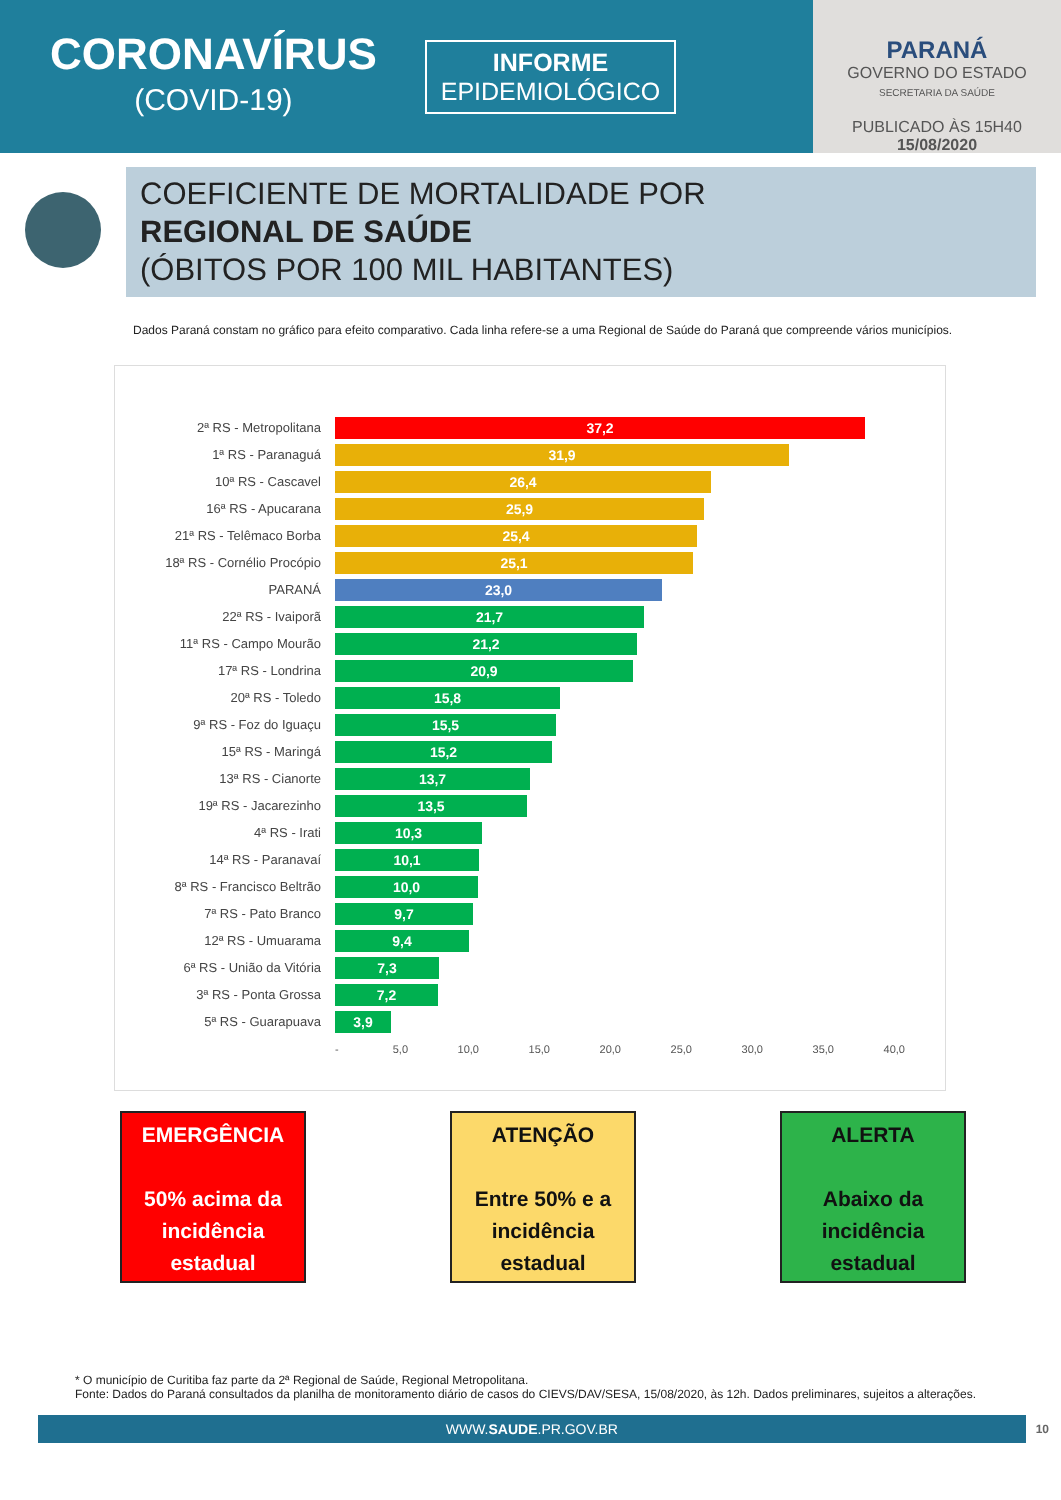CORONAVÍRUS
(COVID-19)
INFORME
EPIDEMIOLÓGICO
PARANÁ
GOVERNO DO ESTADO
SECRETARIA DA SAÚDE
PUBLICADO ÀS 15H40
15/08/2020
COEFICIENTE DE MORTALIDADE POR
REGIONAL DE SAÚDE
(ÓBITOS POR 100 MIL HABITANTES)
Dados Paraná constam no gráfico para efeito comparativo. Cada linha refere-se a uma Regional de Saúde do Paraná que compreende vários municípios.
2ª RS - Metropolitana
37,2
1ª RS - Paranaguá
31,9
10ª RS - Cascavel
26,4
16ª RS - Apucarana
25,9
21ª RS - Telêmaco Borba
25,4
18ª RS - Cornélio Procópio
25,1
PARANÁ
23,0
22ª RS - Ivaiporã
21,7
11ª RS - Campo Mourão
21,2
17ª RS - Londrina
20,9
20ª RS - Toledo
15,8
9ª RS - Foz do Iguaçu
15,5
15ª RS - Maringá
15,2
13ª RS - Cianorte
13,7
19ª RS - Jacarezinho
13,5
4ª RS - Irati
10,3
14ª RS - Paranavaí
10,1
8ª RS - Francisco Beltrão
10,0
7ª RS - Pato Branco
9,7
12ª RS - Umuarama
9,4
6ª RS - União da Vitória
7,3
3ª RS - Ponta Grossa
7,2
5ª RS - Guarapuava
3,9
- 5,0 10,0 15,0 20,0 25,0 30,0 35,0 40,0
EMERGÊNCIA
50% acima da incidência estadual
ATENÇÃO
Entre 50% e a incidência estadual
ALERTA
Abaixo da incidência estadual
* O município de Curitiba faz parte da 2ª Regional de Saúde, Regional Metropolitana.
Fonte: Dados do Paraná consultados da planilha de monitoramento diário de casos do CIEVS/DAV/SESA, 15/08/2020, às 12h. Dados preliminares, sujeitos a alterações.
WWW.SAUDE.PR.GOV.BR
10